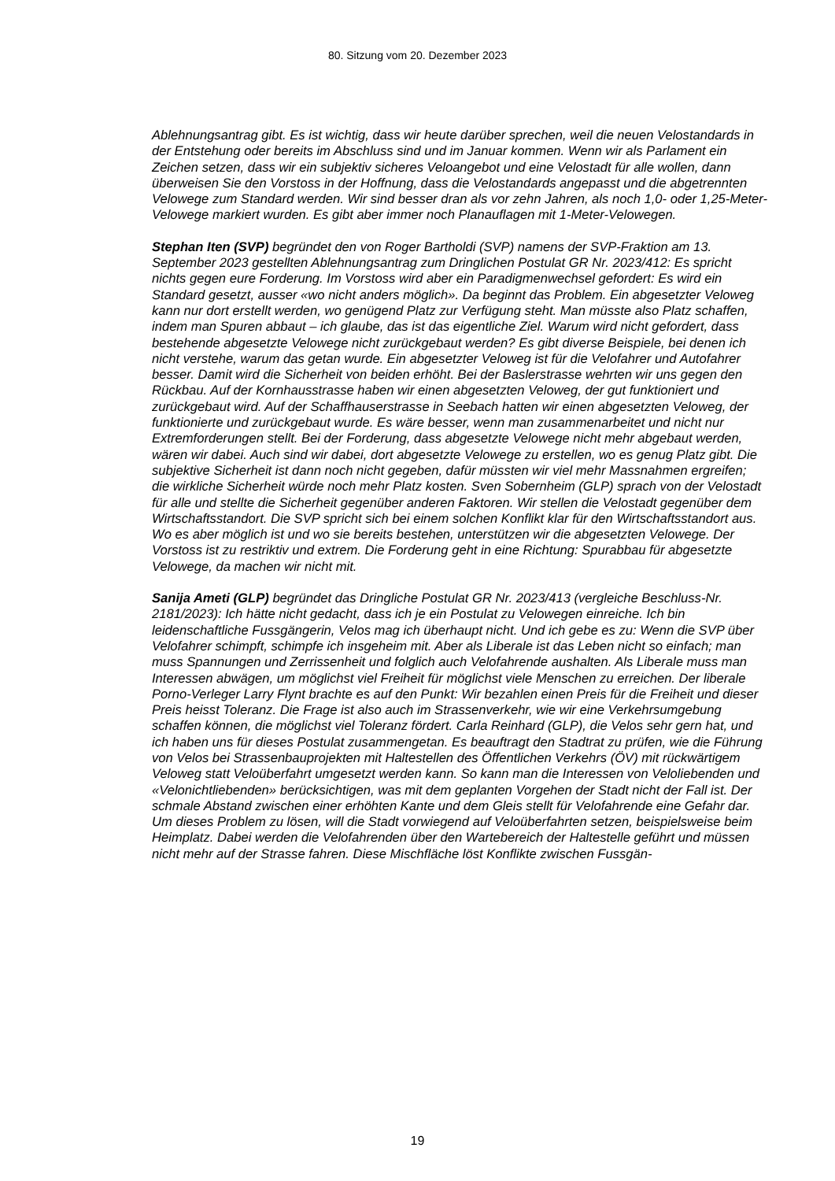80. Sitzung vom 20. Dezember 2023
Ablehnungsantrag gibt. Es ist wichtig, dass wir heute darüber sprechen, weil die neuen Velostandards in der Entstehung oder bereits im Abschluss sind und im Januar kommen. Wenn wir als Parlament ein Zeichen setzen, dass wir ein subjektiv sicheres Veloangebot und eine Velostadt für alle wollen, dann überweisen Sie den Vorstoss in der Hoffnung, dass die Velostandards angepasst und die abgetrennten Velowege zum Standard werden. Wir sind besser dran als vor zehn Jahren, als noch 1,0- oder 1,25-Meter-Velowege markiert wurden. Es gibt aber immer noch Planauflagen mit 1-Meter-Velowegen.
Stephan Iten (SVP) begründet den von Roger Bartholdi (SVP) namens der SVP-Fraktion am 13. September 2023 gestellten Ablehnungsantrag zum Dringlichen Postulat GR Nr. 2023/412: Es spricht nichts gegen eure Forderung. Im Vorstoss wird aber ein Paradigmenwechsel gefordert: Es wird ein Standard gesetzt, ausser «wo nicht anders möglich». Da beginnt das Problem. Ein abgesetzter Veloweg kann nur dort erstellt werden, wo genügend Platz zur Verfügung steht. Man müsste also Platz schaffen, indem man Spuren abbaut – ich glaube, das ist das eigentliche Ziel. Warum wird nicht gefordert, dass bestehende abgesetzte Velowege nicht zurückgebaut werden? Es gibt diverse Beispiele, bei denen ich nicht verstehe, warum das getan wurde. Ein abgesetzter Veloweg ist für die Velofahrer und Autofahrer besser. Damit wird die Sicherheit von beiden erhöht. Bei der Baslerstrasse wehrten wir uns gegen den Rückbau. Auf der Kornhausstrasse haben wir einen abgesetzten Veloweg, der gut funktioniert und zurückgebaut wird. Auf der Schaffhauserstrasse in Seebach hatten wir einen abgesetzten Veloweg, der funktionierte und zurückgebaut wurde. Es wäre besser, wenn man zusammenarbeitet und nicht nur Extremforderungen stellt. Bei der Forderung, dass abgesetzte Velowege nicht mehr abgebaut werden, wären wir dabei. Auch sind wir dabei, dort abgesetzte Velowege zu erstellen, wo es genug Platz gibt. Die subjektive Sicherheit ist dann noch nicht gegeben, dafür müssten wir viel mehr Massnahmen ergreifen; die wirkliche Sicherheit würde noch mehr Platz kosten. Sven Sobernheim (GLP) sprach von der Velostadt für alle und stellte die Sicherheit gegenüber anderen Faktoren. Wir stellen die Velostadt gegenüber dem Wirtschaftsstandort. Die SVP spricht sich bei einem solchen Konflikt klar für den Wirtschaftsstandort aus. Wo es aber möglich ist und wo sie bereits bestehen, unterstützen wir die abgesetzten Velowege. Der Vorstoss ist zu restriktiv und extrem. Die Forderung geht in eine Richtung: Spurabbau für abgesetzte Velowege, da machen wir nicht mit.
Sanija Ameti (GLP) begründet das Dringliche Postulat GR Nr. 2023/413 (vergleiche Beschluss-Nr. 2181/2023): Ich hätte nicht gedacht, dass ich je ein Postulat zu Velowegen einreiche. Ich bin leidenschaftliche Fussgängerin, Velos mag ich überhaupt nicht. Und ich gebe es zu: Wenn die SVP über Velofahrer schimpft, schimpfe ich insgeheim mit. Aber als Liberale ist das Leben nicht so einfach; man muss Spannungen und Zerrissenheit und folglich auch Velofahrende aushalten. Als Liberale muss man Interessen abwägen, um möglichst viel Freiheit für möglichst viele Menschen zu erreichen. Der liberale Porno-Verleger Larry Flynt brachte es auf den Punkt: Wir bezahlen einen Preis für die Freiheit und dieser Preis heisst Toleranz. Die Frage ist also auch im Strassenverkehr, wie wir eine Verkehrsumgebung schaffen können, die möglichst viel Toleranz fördert. Carla Reinhard (GLP), die Velos sehr gern hat, und ich haben uns für dieses Postulat zusammengetan. Es beauftragt den Stadtrat zu prüfen, wie die Führung von Velos bei Strassenbauprojekten mit Haltestellen des Öffentlichen Verkehrs (ÖV) mit rückwärtigem Veloweg statt Veloüberfahrt umgesetzt werden kann. So kann man die Interessen von Veloliebenden und «Velonichtliebenden» berücksichtigen, was mit dem geplanten Vorgehen der Stadt nicht der Fall ist. Der schmale Abstand zwischen einer erhöhten Kante und dem Gleis stellt für Velofahrende eine Gefahr dar. Um dieses Problem zu lösen, will die Stadt vorwiegend auf Veloüberfahrten setzen, beispielsweise beim Heimplatz. Dabei werden die Velofahrenden über den Wartebereich der Haltestelle geführt und müssen nicht mehr auf der Strasse fahren. Diese Mischfläche löst Konflikte zwischen Fussgän-
19